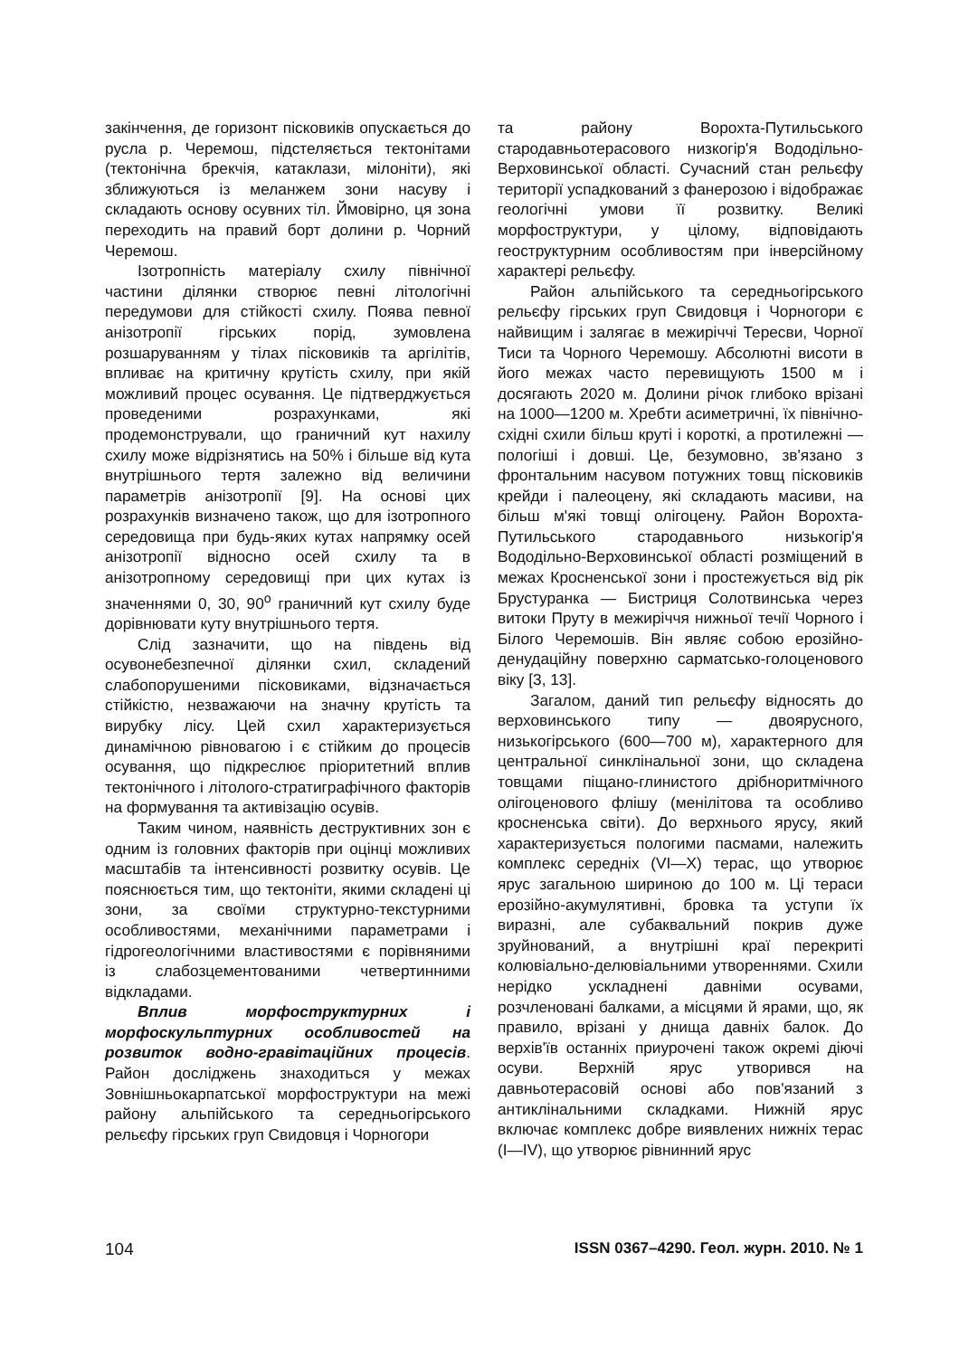закінчення, де горизонт пісковиків опускається до русла р. Черемош, підстеляється тектонітами (тектонічна брекчія, катаклази, мілоніти), які зближуються із меланжем зони насуву і складають основу осувних тіл. Ймовірно, ця зона переходить на правий борт долини р. Чорний Черемош.
Ізотропність матеріалу схилу північної частини ділянки створює певні літологічні передумови для стійкості схилу. Поява певної анізотропії гірських порід, зумовлена розшаруванням у тілах пісковиків та аргілітів, впливає на критичну крутість схилу, при якій можливий процес осування. Це підтверджується проведеними розрахунками, які продемонстрували, що граничний кут нахилу схилу може відрізнятись на 50% і більше від кута внутрішнього тертя залежно від величини параметрів анізотропії [9]. На основі цих розрахунків визначено також, що для ізотропного середовища при будь-яких кутах напрямку осей анізотропії відносно осей схилу та в анізотропному середовищі при цих кутах із значеннями 0, 30, 90<sup>о</sup> граничний кут схилу буде дорівнювати куту внутрішнього тертя.
Слід зазначити, що на південь від осувонебезпечної ділянки схил, складений слабопорушеними пісковиками, відзначається стійкістю, незважаючи на значну крутість та вирубку лісу. Цей схил характеризується динамічною рівновагою і є стійким до процесів осування, що підкреслює пріоритетний вплив тектонічного і літолого-стратиграфічного факторів на формування та активізацію осувів.
Таким чином, наявність деструктивних зон є одним із головних факторів при оцінці можливих масштабів та інтенсивності розвитку осувів. Це пояснюється тим, що тектоніти, якими складені ці зони, за своїми структурно-текстурними особливостями, механічними параметрами і гідрогеологічними властивостями є порівняними із слабозцементованими четвертинними відкладами.
Вплив морфоструктурних і морфоскульптурних особливостей на розвиток водно-гравітаційних процесів. Район досліджень знаходиться у межах Зовнішньокарпатської морфоструктури на межі району альпійського та середньогірського рельєфу гірських груп Свидовця і Чорногори
та району Ворохта-Путильського стародавньотерасового низкогір'я Вододільно-Верховинської області. Сучасний стан рельєфу території успадкований з фанерозою і відображає геологічні умови її розвитку. Великі морфоструктури, у цілому, відповідають геоструктурним особливостям при інверсійному характері рельєфу.
Район альпійського та середньогірського рельєфу гірських груп Свидовця і Чорногори є найвищим і залягає в межиріччі Тересви, Чорної Тиси та Чорного Черемошу. Абсолютні висоти в його межах часто перевищують 1500 м і досягають 2020 м. Долини річок глибоко врізані на 1000—1200 м. Хребти асиметричні, їх північно-східні схили більш круті і короткі, а протилежні — пологіші і довші. Це, безумовно, зв'язано з фронтальним насувом потужних товщ пісковиків крейди і палеоцену, які складають масиви, на більш м'які товщі олігоцену. Район Ворохта-Путильського стародавнього низькогір'я Вододільно-Верховинської області розміщений в межах Кросненської зони і простежується від рік Брустуранка — Бистриця Солотвинська через витоки Пруту в межиріччя нижньої течії Чорного і Білого Черемошів. Він являє собою ерозійно-денудаційну поверхню сарматсько-голоценового віку [3, 13].
Загалом, даний тип рельєфу відносять до верховинського типу — двоярусного, низькогірського (600—700 м), характерного для центральної синклінальної зони, що складена товщами піщано-глинистого дрібноритмічного олігоценового флішу (менілітова та особливо кросненська світи). До верхнього ярусу, який характеризується пологими пасмами, належить комплекс середніх (VI—X) терас, що утворює ярус загальною шириною до 100 м. Ці тераси ерозійно-акумулятивні, бровка та уступи їх виразні, але субаквальний покрив дуже зруйнований, а внутрішні краї перекриті колювіально-делювіальними утвореннями. Схили нерідко ускладнені давніми осувами, розчленовані балками, а місцями й ярами, що, як правило, врізані у днища давніх балок. До верхів'їв останніх приурочені також окремі діючі осуви. Верхній ярус утворився на давньотерасовій основі або пов'язаний з антиклінальними складками. Нижній ярус включає комплекс добре виявлених нижніх терас (I—IV), що утворює рівнинний ярус
104 ISSN 0367–4290. Геол. журн. 2010. № 1